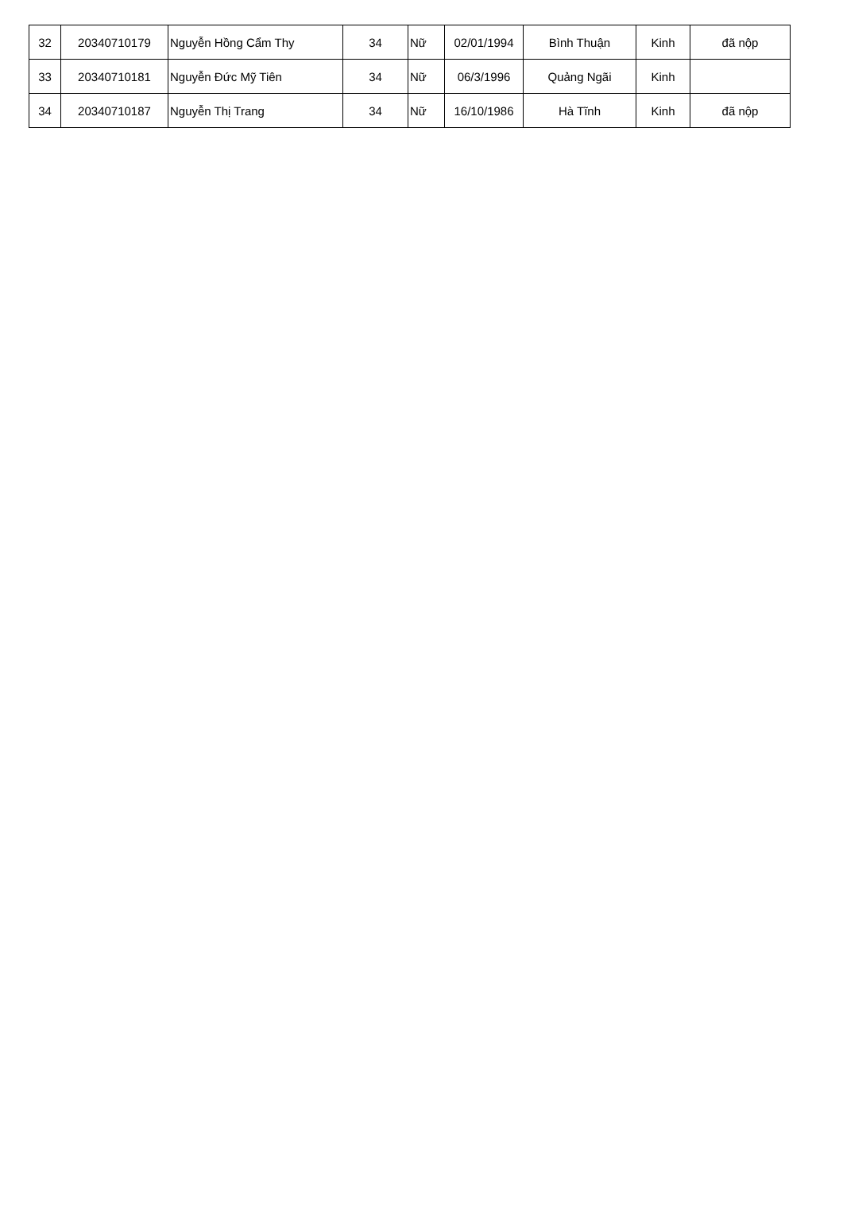| 32 | 20340710179 | Nguyễn Hồng Cẩm Thy | 34 | Nữ | 02/01/1994 | Bình Thuận | Kinh | đã nộp |
| 33 | 20340710181 | Nguyễn Đức Mỹ Tiên | 34 | Nữ | 06/3/1996 | Quảng Ngãi | Kinh | |
| 34 | 20340710187 | Nguyễn Thị Trang | 34 | Nữ | 16/10/1986 | Hà Tĩnh | Kinh | đã nộp |